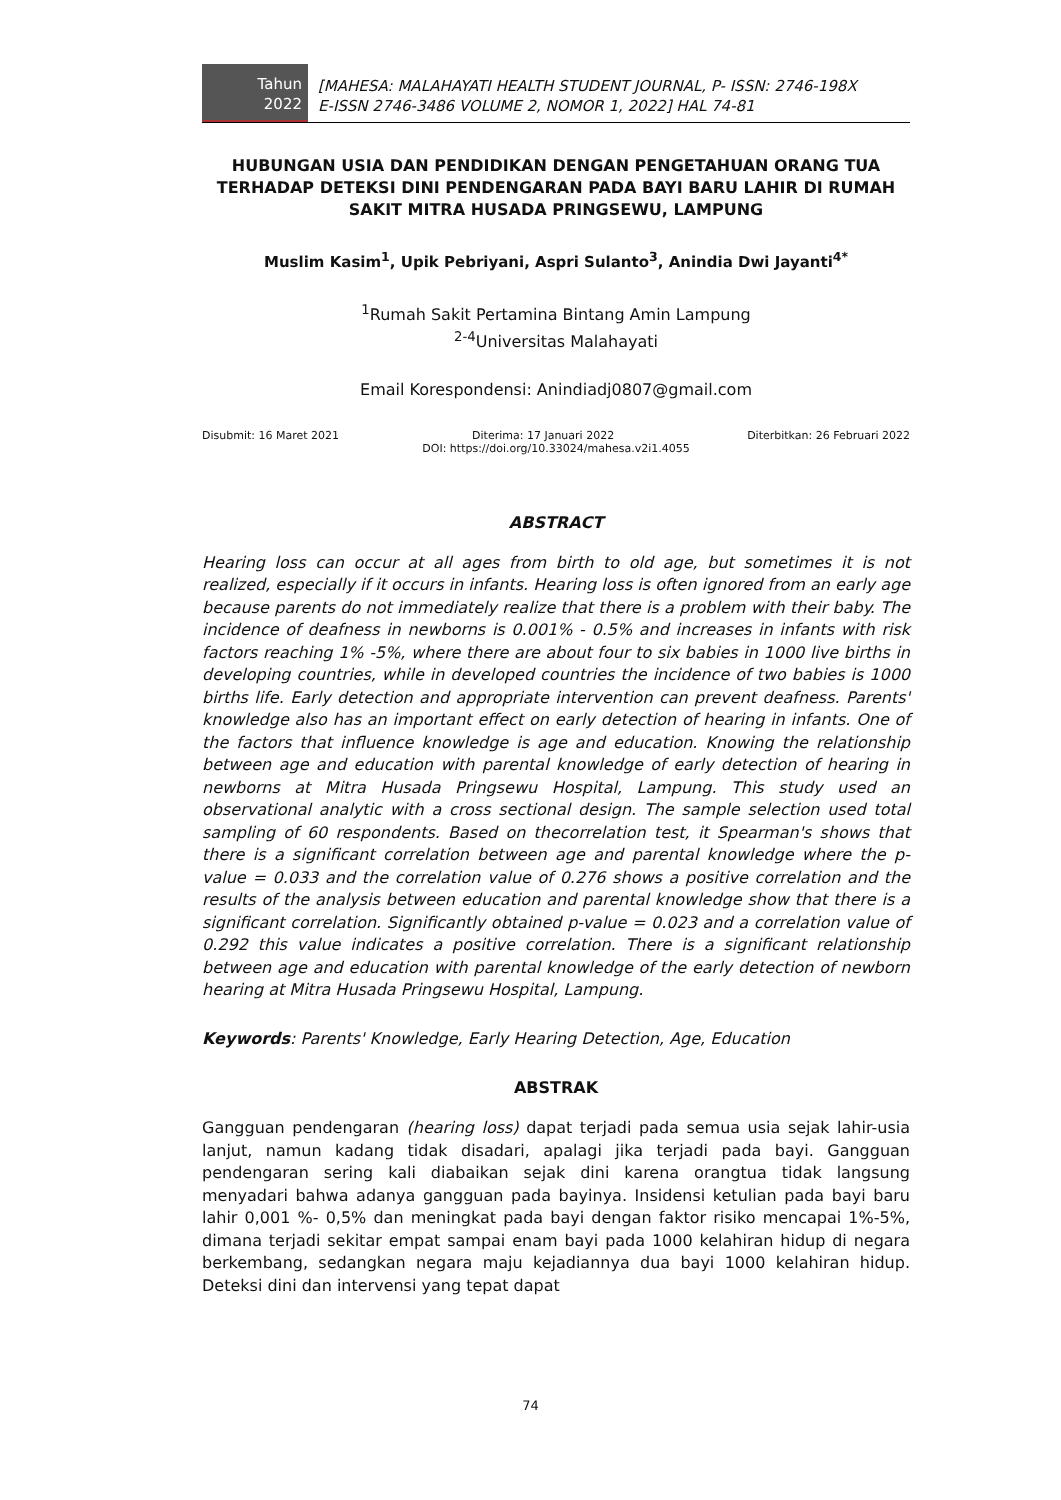Tahun
2022
[MAHESA: MALAHAYATI HEALTH STUDENT JOURNAL, P- ISSN: 2746-198X
E-ISSN 2746-3486 VOLUME 2, NOMOR 1, 2022] HAL 74-81
HUBUNGAN USIA DAN PENDIDIKAN DENGAN PENGETAHUAN ORANG TUA TERHADAP DETEKSI DINI PENDENGARAN PADA BAYI BARU LAHIR DI RUMAH SAKIT MITRA HUSADA PRINGSEWU, LAMPUNG
Muslim Kasim<sup>1</sup>, Upik Pebriyani, Aspri Sulanto<sup>3</sup>, Anindia Dwi Jayanti<sup>4*</sup>
<sup>1</sup> Rumah Sakit Pertamina Bintang Amin Lampung
<sup>2-4</sup>Universitas Malahayati
Email Korespondensi: Anindiadj0807@gmail.com
Disubmit: 16 Maret 2021 Diterima: 17 Januari 2022 Diterbitkan: 26 Februari 2022
DOI: https://doi.org/10.33024/mahesa.v2i1.4055
ABSTRACT
Hearing loss can occur at all ages from birth to old age, but sometimes it is not realized, especially if it occurs in infants. Hearing loss is often ignored from an early age because parents do not immediately realize that there is a problem with their baby. The incidence of deafness in newborns is 0.001% - 0.5% and increases in infants with risk factors reaching 1% -5%, where there are about four to six babies in 1000 live births in developing countries, while in developed countries the incidence of two babies is 1000 births life. Early detection and appropriate intervention can prevent deafness. Parents' knowledge also has an important effect on early detection of hearing in infants. One of the factors that influence knowledge is age and education. Knowing the relationship between age and education with parental knowledge of early detection of hearing in newborns at Mitra Husada Pringsewu Hospital, Lampung. This study used an observational analytic with a cross sectional design. The sample selection used total sampling of 60 respondents. Based on thecorrelation test, it Spearman's shows that there is a significant correlation between age and parental knowledge where the p-value = 0.033 and the correlation value of 0.276 shows a positive correlation and the results of the analysis between education and parental knowledge show that there is a significant correlation. Significantly obtained p-value = 0.023 and a correlation value of 0.292 this value indicates a positive correlation. There is a significant relationship between age and education with parental knowledge of the early detection of newborn hearing at Mitra Husada Pringsewu Hospital, Lampung.
Keywords: Parents' Knowledge, Early Hearing Detection, Age, Education
ABSTRAK
Gangguan pendengaran (hearing loss) dapat terjadi pada semua usia sejak lahir-usia lanjut, namun kadang tidak disadari, apalagi jika terjadi pada bayi. Gangguan pendengaran sering kali diabaikan sejak dini karena orangtua tidak langsung menyadari bahwa adanya gangguan pada bayinya. Insidensi ketulian pada bayi baru lahir 0,001 %- 0,5% dan meningkat pada bayi dengan faktor risiko mencapai 1%-5%, dimana terjadi sekitar empat sampai enam bayi pada 1000 kelahiran hidup di negara berkembang, sedangkan negara maju kejadiannya dua bayi 1000 kelahiran hidup. Deteksi dini dan intervensi yang tepat dapat
74